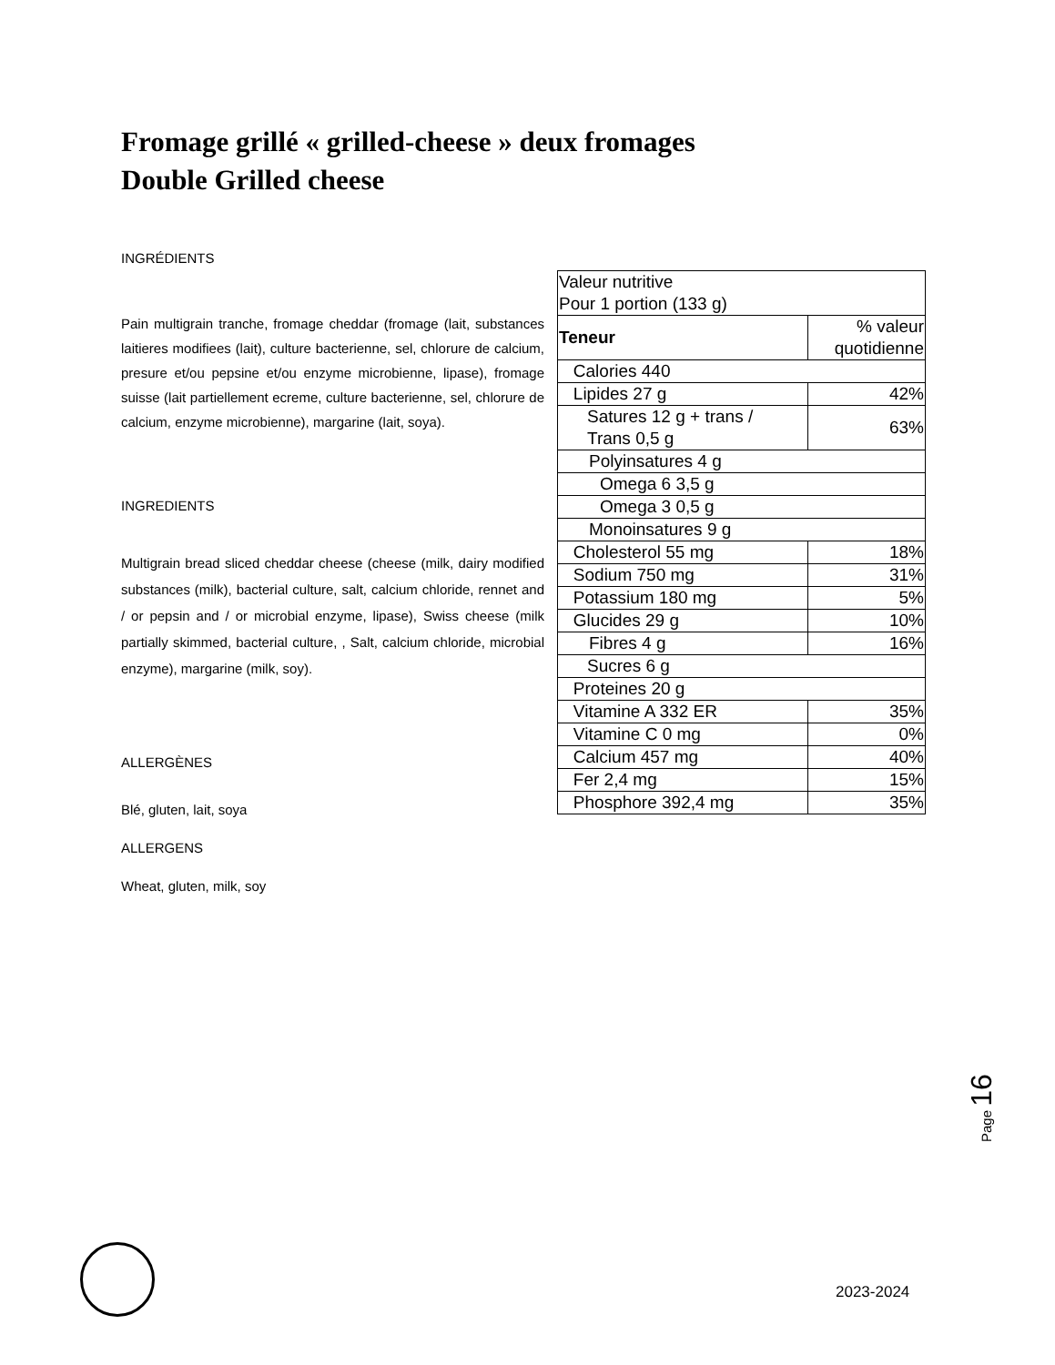Fromage grillé « grilled-cheese » deux fromages
Double Grilled cheese
INGRÉDIENTS
Pain multigrain tranche, fromage cheddar (fromage (lait, substances laitieres modifiees (lait), culture bacterienne, sel, chlorure de calcium, presure et/ou pepsine et/ou enzyme microbienne, lipase), fromage suisse (lait partiellement ecreme, culture bacterienne, sel, chlorure de calcium, enzyme microbienne), margarine (lait, soya).
INGREDIENTS
Multigrain bread sliced cheddar cheese (cheese (milk, dairy modified substances (milk), bacterial culture, salt, calcium chloride, rennet and / or pepsin and / or microbial enzyme, lipase), Swiss cheese (milk partially skimmed, bacterial culture, , Salt, calcium chloride, microbial enzyme), margarine (milk, soy).
ALLERGÈNES
Blé, gluten, lait, soya
ALLERGENS
Wheat, gluten, milk, soy
| Valeur nutritive Pour 1 portion (133 g) | |
| Teneur | % valeur quotidienne |
| Calories 440 | |
| Lipides 27 g | 42% |
| Satures 12 g + trans / Trans 0,5 g | 63% |
| Polyinsatures 4 g | |
| Omega 6 3,5 g | |
| Omega 3 0,5 g | |
| Monoinsatures 9 g | |
| Cholesterol 55 mg | 18% |
| Sodium 750 mg | 31% |
| Potassium 180 mg | 5% |
| Glucides 29 g | 10% |
| Fibres 4 g | 16% |
| Sucres 6 g | |
| Proteines 20 g | |
| Vitamine A 332 ER | 35% |
| Vitamine C 0 mg | 0% |
| Calcium 457 mg | 40% |
| Fer 2,4 mg | 15% |
| Phosphore 392,4 mg | 35% |
Page 16
2023-2024